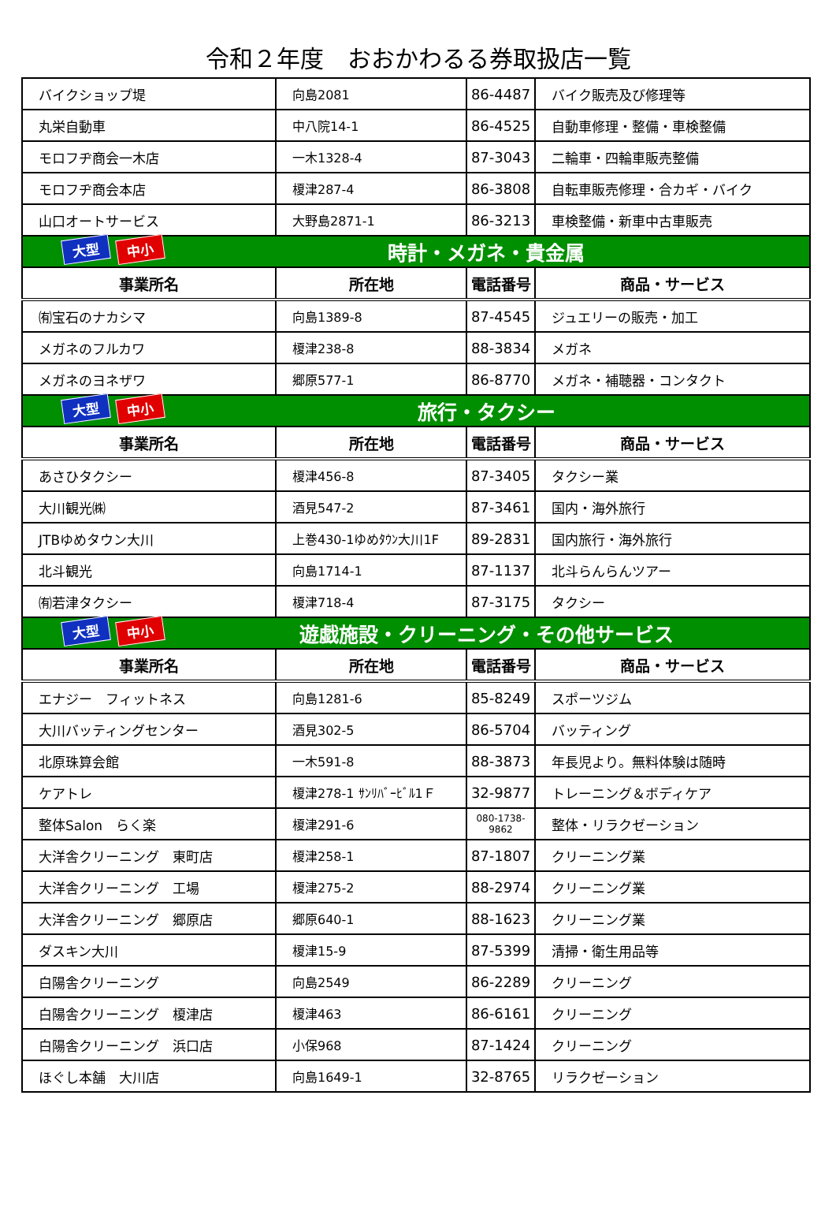令和２年度　おおかわるる券取扱店一覧
| バイクショップ堤 | 向島2081 | 86-4487 | バイク販売及び修理等 |
| 丸栄自動車 | 中八院14-1 | 86-4525 | 自動車修理・整備・車検整備 |
| モロフヂ商会一木店 | 一木1328-4 | 87-3043 | 二輪車・四輪車販売整備 |
| モロフヂ商会本店 | 榎津287-4 | 86-3808 | 自転車販売修理・合カギ・バイク |
| 山口オートサービス | 大野島2871-1 | 86-3213 | 車検整備・新車中古車販売 |
| 大型 中小 時計・メガネ・貴金属 | | | |
| 事業所名 | 所在地 | 電話番号 | 商品・サービス |
| ㈲宝石のナカシマ | 向島1389-8 | 87-4545 | ジュエリーの販売・加工 |
| メガネのフルカワ | 榎津238-8 | 88-3834 | メガネ |
| メガネのヨネザワ | 郷原577-1 | 86-8770 | メガネ・補聴器・コンタクト |
| 大型 中小 旅行・タクシー | | | |
| 事業所名 | 所在地 | 電話番号 | 商品・サービス |
| あさひタクシー | 榎津456-8 | 87-3405 | タクシー業 |
| 大川観光㈱ | 酒見547-2 | 87-3461 | 国内・海外旅行 |
| JTBゆめタウン大川 | 上巻430-1ゆめﾀｳﾝ大川1F | 89-2831 | 国内旅行・海外旅行 |
| 北斗観光 | 向島1714-1 | 87-1137 | 北斗らんらんツアー |
| ㈲若津タクシー | 榎津718-4 | 87-3175 | タクシー |
| 大型 中小 遊戯施設・クリーニング・その他サービス | | | |
| 事業所名 | 所在地 | 電話番号 | 商品・サービス |
| エナジー フィットネス | 向島1281-6 | 85-8249 | スポーツジム |
| 大川バッティングセンター | 酒見302-5 | 86-5704 | バッティング |
| 北原珠算会館 | 一木591-8 | 88-3873 | 年長児より。無料体験は随時 |
| ケアトレ | 榎津278-1 ｻﾝﾘﾊﾞｰﾋﾞﾙ1Ｆ | 32-9877 | トレーニング＆ボディケア |
| 整体Salon らく楽 | 榎津291-6 | 080-1738-9862 | 整体・リラクゼーション |
| 大洋舎クリーニング 東町店 | 榎津258-1 | 87-1807 | クリーニング業 |
| 大洋舎クリーニング 工場 | 榎津275-2 | 88-2974 | クリーニング業 |
| 大洋舎クリーニング 郷原店 | 郷原640-1 | 88-1623 | クリーニング業 |
| ダスキン大川 | 榎津15-9 | 87-5399 | 清掃・衛生用品等 |
| 白陽舎クリーニング | 向島2549 | 86-2289 | クリーニング |
| 白陽舎クリーニング 榎津店 | 榎津463 | 86-6161 | クリーニング |
| 白陽舎クリーニング 浜口店 | 小保968 | 87-1424 | クリーニング |
| ほぐし本舗 大川店 | 向島1649-1 | 32-8765 | リラクゼーション |